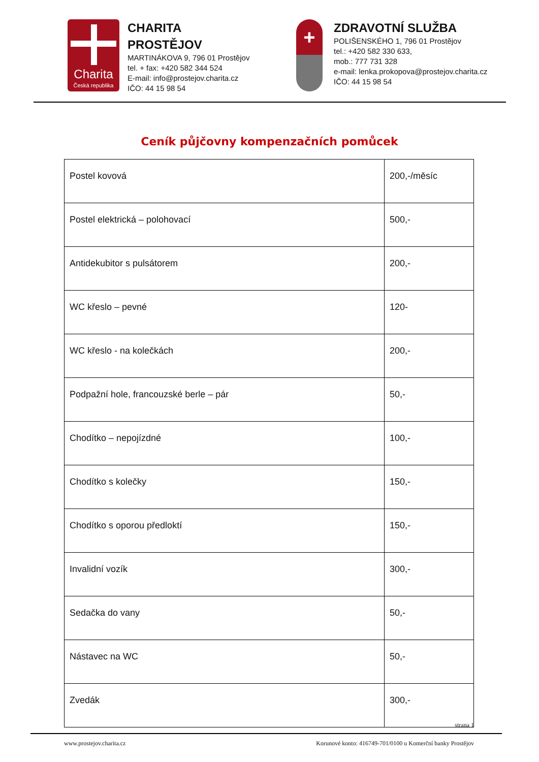Charita
Česká republika
CHARITA
PROSTĚJOV
MARTINÁKOVA 9, 796 01 Prostějov
tel. + fax: +420 582 344 524
E-mail: info@prostejov.charita.cz
IČO: 44 15 98 54
+
ZDRAVOTNÍ SLUŽBA
POLIŠENSKÉHO 1, 796 01 Prostějov
tel.: +420 582 330 633,
mob.: 777 731 328
e-mail: lenka.prokopova@prostejov.charita.cz
IČO: 44 15 98 54
Ceník půjčovny kompenzačních pomůcek
| Postel kovová | 200,-/měsíc |
| Postel elektrická – polohovací | 500,- |
| Antidekubitor s pulsátorem | 200,- |
| WC křeslo – pevné | 120- |
| WC křeslo - na kolečkách | 200,- |
| Podpažní hole, francouzské berle – pár | 50,- |
| Chodítko – nepojízdné | 100,- |
| Chodítko s kolečky | 150,- |
| Chodítko s oporou předloktí | 150,- |
| Invalidní vozík | 300,- |
| Sedačka do vany | 50,- |
| Nástavec na WC | 50,- |
| Zvedák | 300,- |
strana 1
www.prostejov.charita.cz Korunové konto: 416749-701/0100 u Komerční banky Prostějov